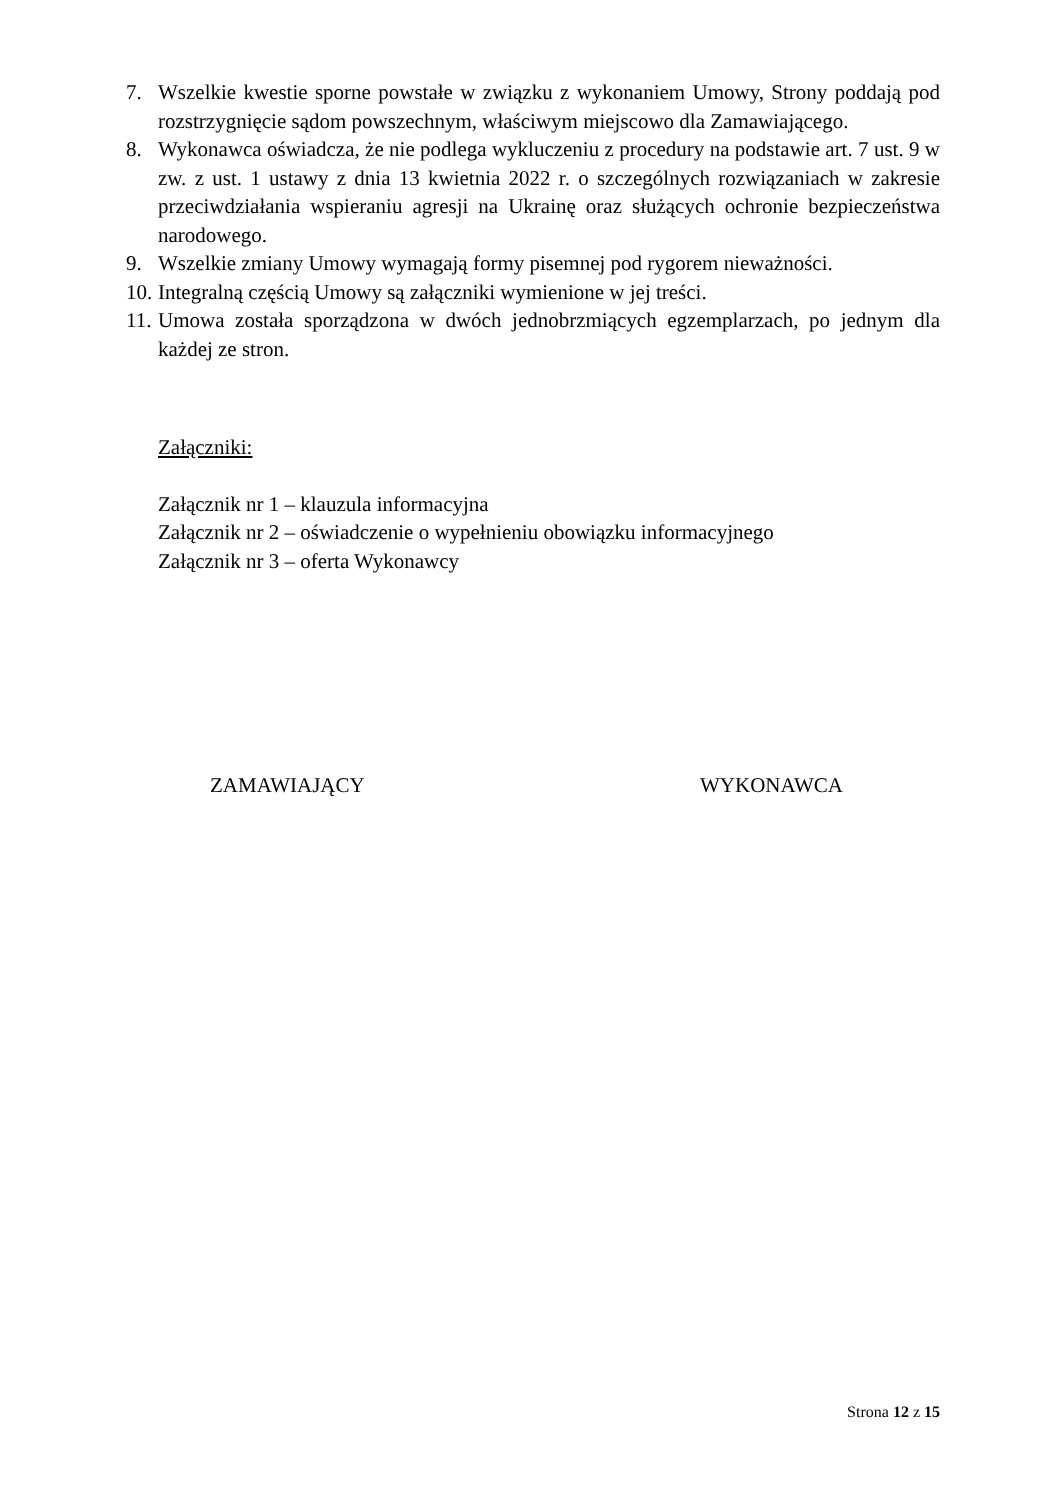7. Wszelkie kwestie sporne powstałe w związku z wykonaniem Umowy, Strony poddają pod rozstrzygnięcie sądom powszechnym, właściwym miejscowo dla Zamawiającego.
8. Wykonawca oświadcza, że nie podlega wykluczeniu z procedury na podstawie art. 7 ust. 9 w zw. z ust. 1 ustawy z dnia 13 kwietnia 2022 r. o szczególnych rozwiązaniach w zakresie przeciwdziałania wspieraniu agresji na Ukrainę oraz służących ochronie bezpieczeństwa narodowego.
9. Wszelkie zmiany Umowy wymagają formy pisemnej pod rygorem nieważności.
10. Integralną częścią Umowy są załączniki wymienione w jej treści.
11. Umowa została sporządzona w dwóch jednobrzmiących egzemplarzach, po jednym dla każdej ze stron.
Załączniki:
Załącznik nr 1 – klauzula informacyjna
Załącznik nr 2 – oświadczenie o wypełnieniu obowiązku informacyjnego
Załącznik nr 3 – oferta Wykonawcy
ZAMAWIAJĄCY WYKONAWCA
Strona 12 z 15